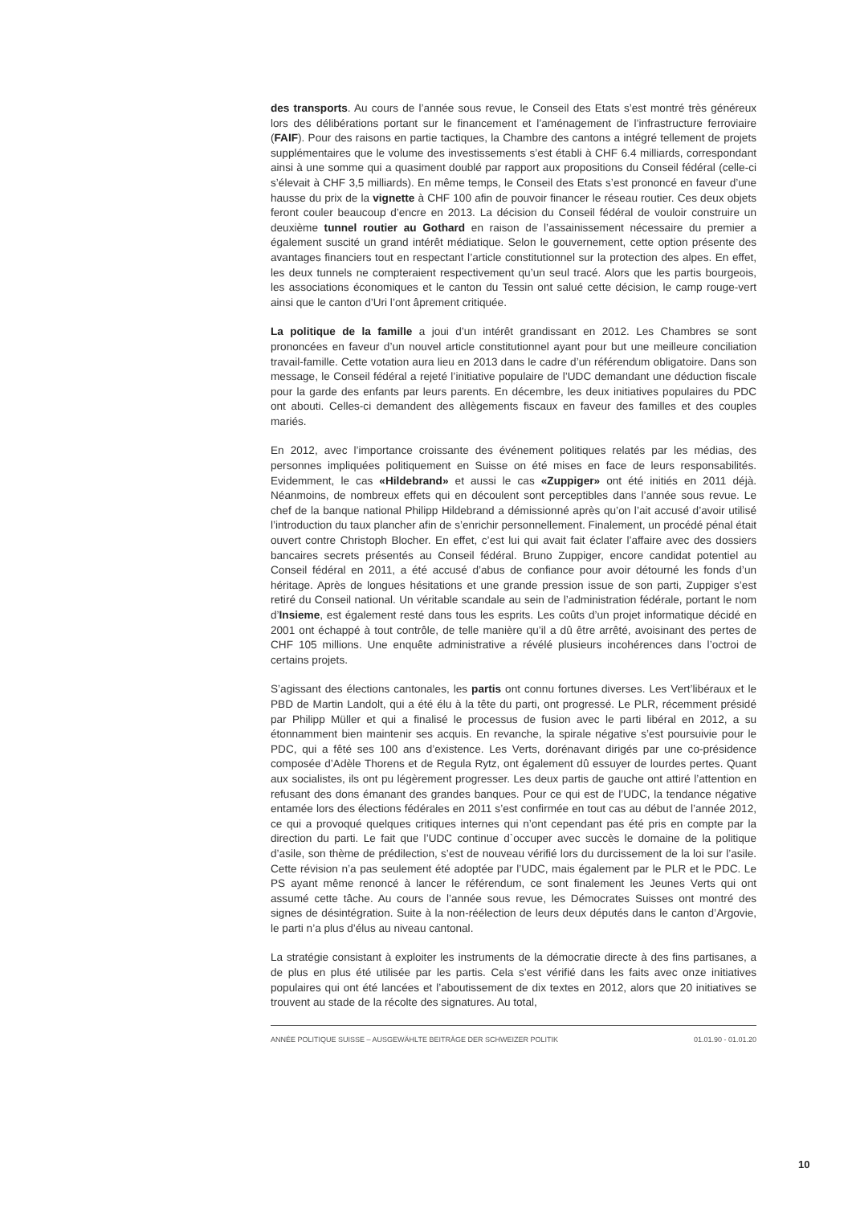des transports. Au cours de l’année sous revue, le Conseil des Etats s’est montré très généreux lors des délibérations portant sur le financement et l’aménagement de l’infrastructure ferroviaire (FAIF). Pour des raisons en partie tactiques, la Chambre des cantons a intégré tellement de projets supplémentaires que le volume des investissements s’est établi à CHF 6.4 milliards, correspondant ainsi à une somme qui a quasiment doublé par rapport aux propositions du Conseil fédéral (celle-ci s’élevait à CHF 3,5 milliards). En même temps, le Conseil des Etats s’est prononcé en faveur d’une hausse du prix de la vignette à CHF 100 afin de pouvoir financer le réseau routier. Ces deux objets feront couler beaucoup d’encre en 2013. La décision du Conseil fédéral de vouloir construire un deuxième tunnel routier au Gothard en raison de l’assainissement nécessaire du premier a également suscité un grand intérêt médiatique. Selon le gouvernement, cette option présente des avantages financiers tout en respectant l’article constitutionnel sur la protection des alpes. En effet, les deux tunnels ne compteraient respectivement qu’un seul tracé. Alors que les partis bourgeois, les associations économiques et le canton du Tessin ont salué cette décision, le camp rouge-vert ainsi que le canton d’Uri l’ont âprement critiquée.
La politique de la famille a joui d’un intérêt grandissant en 2012. Les Chambres se sont prononcées en faveur d’un nouvel article constitutionnel ayant pour but une meilleure conciliation travail-famille. Cette votation aura lieu en 2013 dans le cadre d’un référendum obligatoire. Dans son message, le Conseil fédéral a rejeté l’initiative populaire de l’UDC demandant une déduction fiscale pour la garde des enfants par leurs parents. En décembre, les deux initiatives populaires du PDC ont abouti. Celles-ci demandent des allègements fiscaux en faveur des familles et des couples mariés.
En 2012, avec l’importance croissante des événement politiques relatés par les médias, des personnes impliquées politiquement en Suisse on été mises en face de leurs responsabilités. Evidemment, le cas «Hildebrand» et aussi le cas «Zuppiger» ont été initiés en 2011 déjà. Néanmoins, de nombreux effets qui en découlent sont perceptibles dans l’année sous revue. Le chef de la banque national Philipp Hildebrand a démissionné après qu’on l’ait accusé d’avoir utilisé l’introduction du taux plancher afin de s’enrichir personnellement. Finalement, un procédé pénal était ouvert contre Christoph Blocher. En effet, c’est lui qui avait fait éclater l’affaire avec des dossiers bancaires secrets présentés au Conseil fédéral. Bruno Zuppiger, encore candidat potentiel au Conseil fédéral en 2011, a été accusé d’abus de confiance pour avoir détourné les fonds d’un héritage. Après de longues hésitations et une grande pression issue de son parti, Zuppiger s’est retiré du Conseil national. Un véritable scandale au sein de l’administration fédérale, portant le nom d’Insieme, est également resté dans tous les esprits. Les coûts d’un projet informatique décidé en 2001 ont échappé à tout contrôle, de telle manière qu’il a dû être arrêté, avoisinant des pertes de CHF 105 millions. Une enquête administrative a révélé plusieurs incohérences dans l’octroi de certains projets.
S’agissant des élections cantonales, les partis ont connu fortunes diverses. Les Vert’libéraux et le PBD de Martin Landolt, qui a été élu à la tête du parti, ont progressé. Le PLR, récemment présidé par Philipp Müller et qui a finalisé le processus de fusion avec le parti libéral en 2012, a su étonnamment bien maintenir ses acquis. En revanche, la spirale négative s’est poursuivie pour le PDC, qui a fêté ses 100 ans d’existence. Les Verts, dorénavant dirigés par une co-présidence composée d’Adèle Thorens et de Regula Rytz, ont également dû essuyer de lourdes pertes. Quant aux socialistes, ils ont pu légèrement progresser. Les deux partis de gauche ont attiré l’attention en refusant des dons émanant des grandes banques. Pour ce qui est de l’UDC, la tendance négative entamée lors des élections fédérales en 2011 s’est confirmée en tout cas au début de l’année 2012, ce qui a provoqué quelques critiques internes qui n’ont cependant pas été pris en compte par la direction du parti. Le fait que l’UDC continue d`occuper avec succès le domaine de la politique d’asile, son thème de prédilection, s’est de nouveau vérifié lors du durcissement de la loi sur l’asile. Cette révision n’a pas seulement été adoptée par l’UDC, mais également par le PLR et le PDC. Le PS ayant même renoncé à lancer le référendum, ce sont finalement les Jeunes Verts qui ont assumé cette tâche. Au cours de l’année sous revue, les Démocrates Suisses ont montré des signes de désintégration. Suite à la non-réélection de leurs deux députés dans le canton d’Argovie, le parti n’a plus d’élus au niveau cantonal.
La stratégie consistant à exploiter les instruments de la démocratie directe à des fins partisanes, a de plus en plus été utilisée par les partis. Cela s’est vérifié dans les faits avec onze initiatives populaires qui ont été lancées et l’aboutissement de dix textes en 2012, alors que 20 initiatives se trouvent au stade de la récolte des signatures. Au total,
ANNÉE POLITIQUE SUISSE – AUSGEWÄHLTE BEITRÄGE DER SCHWEIZER POLITIK 01.01.90 - 01.01.20
10